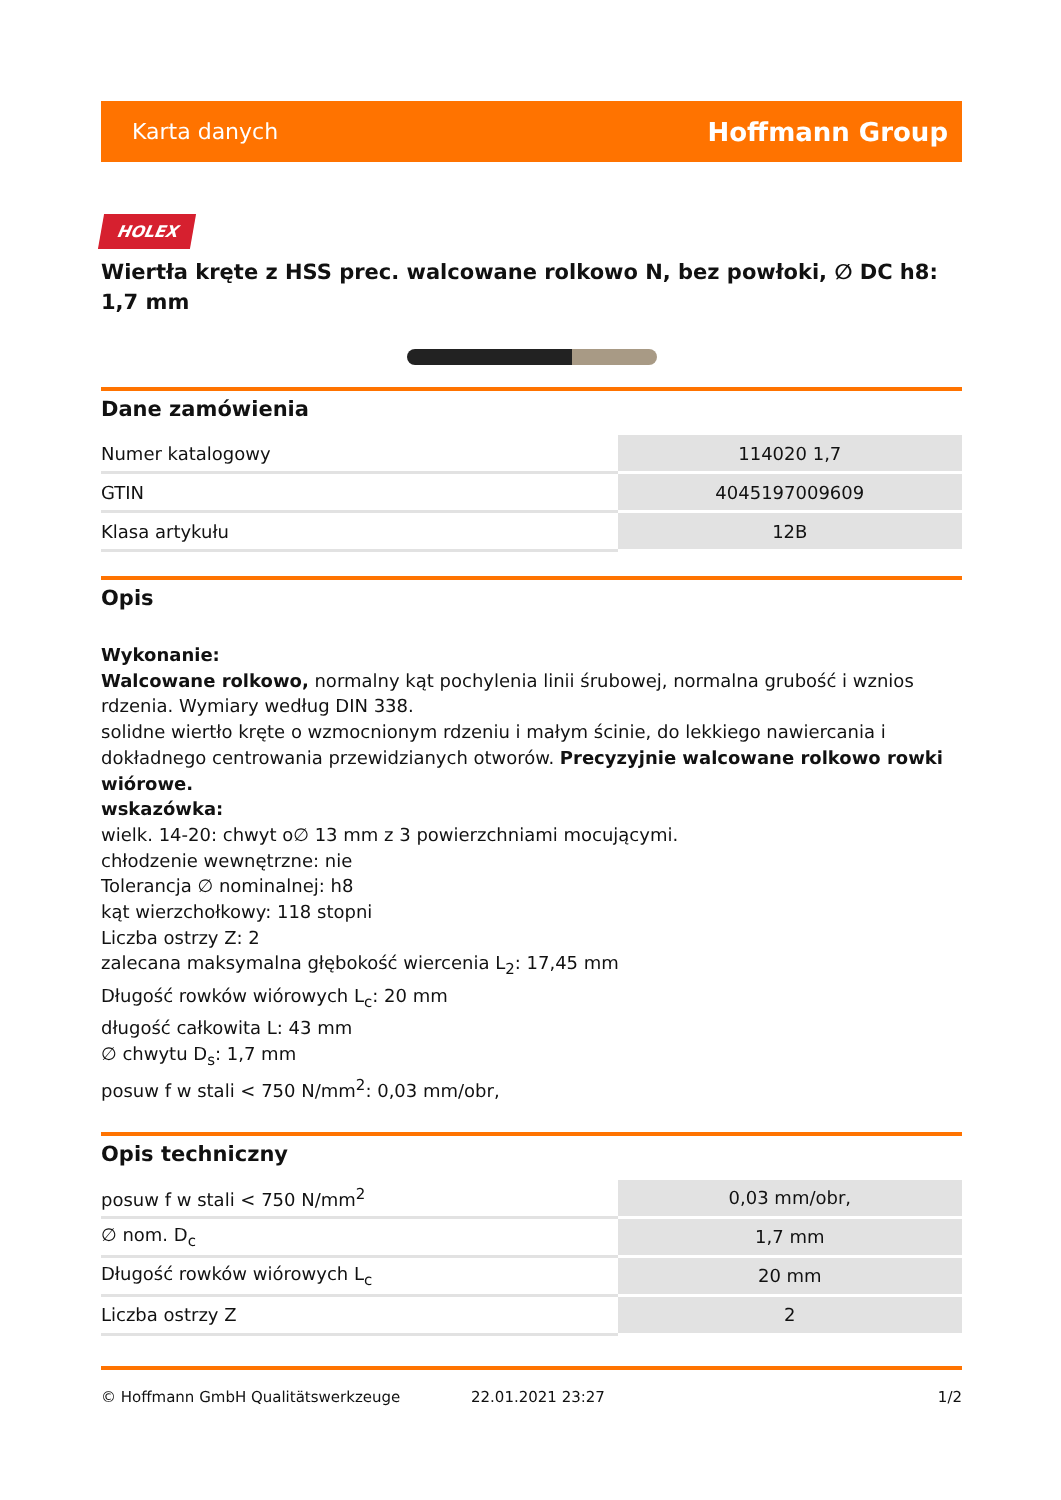Karta danych Hoffmann Group
HOLEX
Wiertła kręte z HSS prec. walcowane rolkowo N, bez powłoki, ∅ DC h8: 1,7 mm
Dane zamówienia
| Numer katalogowy | 114020 1,7 |
| GTIN | 4045197009609 |
| Klasa artykułu | 12B |
Opis
Wykonanie:
Walcowane rolkowo, normalny kąt pochylenia linii śrubowej, normalna grubość i wznios rdzenia. Wymiary według DIN 338.
solidne wiertło kręte o wzmocnionym rdzeniu i małym ścinie, do lekkiego nawiercania i dokładnego centrowania przewidzianych otworów. Precyzyjnie walcowane rolkowo rowki wiórowe.
wskazówka:
wielk. 14-20: chwyt o∅ 13 mm z 3 powierzchniami mocującymi.
chłodzenie wewnętrzne: nie
Tolerancja ∅ nominalnej: h8
kąt wierzchołkowy: 118 stopni
Liczba ostrzy Z: 2
zalecana maksymalna głębokość wiercenia L<sub>2</sub>: 17,45 mm
Długość rowków wiórowych L<sub>c</sub>: 20 mm
długość całkowita L: 43 mm
∅ chwytu D<sub>s</sub>: 1,7 mm
posuw f w stali < 750 N/mm<sup>2</sup>: 0,03 mm/obr,
Opis techniczny
| posuw f w stali < 750 N/mm<sup>2</sup> | 0,03 mm/obr, |
| ∅ nom. D<sub>c</sub> | 1,7 mm |
| Długość rowków wiórowych L<sub>c</sub> | 20 mm |
| Liczba ostrzy Z | 2 |
© Hoffmann GmbH Qualitätswerkzeuge 22.01.2021 23:27 1/2